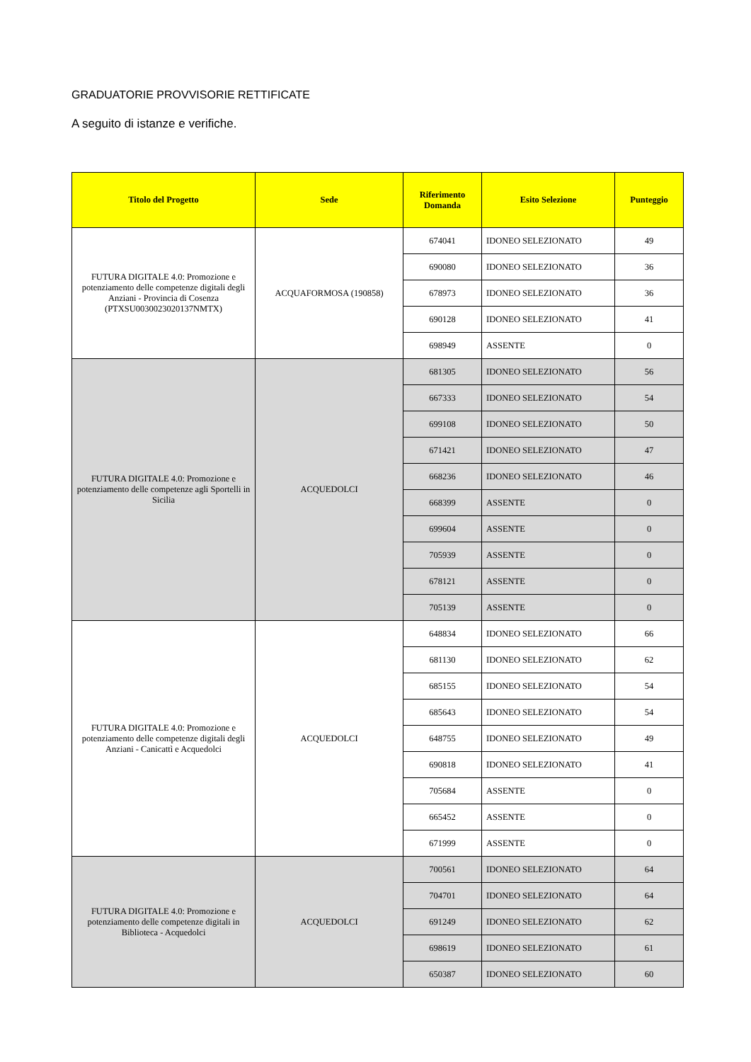GRADUATORIE PROVVISORIE RETTIFICATE
A seguito di istanze e verifiche.
| Titolo del Progetto | Sede | Riferimento Domanda | Esito Selezione | Punteggio |
| --- | --- | --- | --- | --- |
| FUTURA DIGITALE 4.0: Promozione e potenziamento delle competenze digitali degli Anziani - Provincia di Cosenza (PTXSU0030023020137NMTX) | ACQUAFORMOSA (190858) | 674041 | IDONEO SELEZIONATO | 49 |
| | | 690080 | IDONEO SELEZIONATO | 36 |
| | | 678973 | IDONEO SELEZIONATO | 36 |
| | | 690128 | IDONEO SELEZIONATO | 41 |
| | | 698949 | ASSENTE | 0 |
| FUTURA DIGITALE 4.0: Promozione e potenziamento delle competenze agli Sportelli in Sicilia | ACQUEDOLCI | 681305 | IDONEO SELEZIONATO | 56 |
| | | 667333 | IDONEO SELEZIONATO | 54 |
| | | 699108 | IDONEO SELEZIONATO | 50 |
| | | 671421 | IDONEO SELEZIONATO | 47 |
| | | 668236 | IDONEO SELEZIONATO | 46 |
| | | 668399 | ASSENTE | 0 |
| | | 699604 | ASSENTE | 0 |
| | | 705939 | ASSENTE | 0 |
| | | 678121 | ASSENTE | 0 |
| | | 705139 | ASSENTE | 0 |
| FUTURA DIGITALE 4.0: Promozione e potenziamento delle competenze digitali degli Anziani - Canicattì e Acquedolci | ACQUEDOLCI | 648834 | IDONEO SELEZIONATO | 66 |
| | | 681130 | IDONEO SELEZIONATO | 62 |
| | | 685155 | IDONEO SELEZIONATO | 54 |
| | | 685643 | IDONEO SELEZIONATO | 54 |
| | | 648755 | IDONEO SELEZIONATO | 49 |
| | | 690818 | IDONEO SELEZIONATO | 41 |
| | | 705684 | ASSENTE | 0 |
| | | 665452 | ASSENTE | 0 |
| | | 671999 | ASSENTE | 0 |
| FUTURA DIGITALE 4.0: Promozione e potenziamento delle competenze digitali in Biblioteca - Acquedolci | ACQUEDOLCI | 700561 | IDONEO SELEZIONATO | 64 |
| | | 704701 | IDONEO SELEZIONATO | 64 |
| | | 691249 | IDONEO SELEZIONATO | 62 |
| | | 698619 | IDONEO SELEZIONATO | 61 |
| | | 650387 | IDONEO SELEZIONATO | 60 |